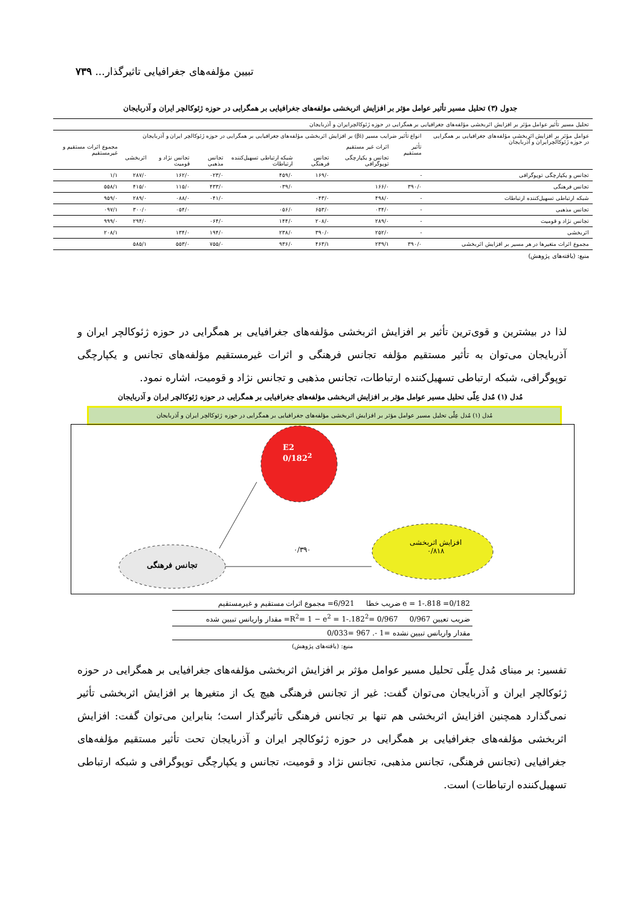تبیین مؤلفه‌های جغرافیایی تاثیرگذار... ۷۳۹
جدول (۳) تحلیل مسیر تأثیر عوامل مؤثر بر افزایش اثربخشی مؤلفه‌های جغرافیایی بر همگرایی در حوزه ژئوکالچر ایران و آذربایجان
| تحلیل مسیر تأثیر عوامل مؤثر بر افزایش اثربخشی مؤلفه‌های جغرافیایی بر همگرایی در حوزه ژئوکالچرایران و آذربایجان | | | | | | | | |
| عوامل مؤثر بر افزایش اثربخشی مؤلفه‌های جغرافیایی بر همگرایی در حوزه ژئوکالچرایران و آذربایجان | انواع تأثیر ضرایب مسیر (βi) بر افزایش اثربخشی مؤلفه‌های جغرافیایی بر همگرایی در حوزه ژئوکالچر ایران و آذربایجان | | | | | | | |
| | تأثیر مستقیم | اثرات غیر مستقیم | | | | | | مجموع اثرات مستقیم و غیرمستقیم |
| | | تجانس و یکپارچگی توپوگرافی | تجانس فرهنگی | شبکه ارتباطی تسهیل‌کننده ارتباطات | تجانس مذهبی | تجانس نژاد و قومیت | اثربخشی | |
| تجانس و یکپارچگی توپوگرافی | - | | ۱۶۹/۰ | ۴۵۹/۰ | ۰۲۳/۰ | ۱۶۲/۰ | ۲۸۷/۰ | ۱/۱ |
| تجانس فرهنگی | ۳۹۰/۰ | ۱۶۶/۰ | | ۰۳۹/۰ | ۴۳۳/۰ | ۱۱۵/۰ | ۴۱۵/۰ | ۵۵۸/۱ |
| شبکه ارتباطی تسهیل‌کننده ارتباطات | - | ۴۹۸/۰ | ۰۴۳/۰ | | ۰۴۱/۰ | ۰۸۸/۰ | ۲۸۹/۰ | ۹۵۹/۰ |
| تجانس مذهبی | - | ۰۳۴/۰ | ۶۵۳/۰ | ۰۵۶/۰ | | ۰۵۴/۰ | ۳۰۰/۰ | ۰۹۷/۱ |
| تجانس نژاد و قومیت | - | ۲۸۹/۰ | ۲۰۸/۰ | ۱۴۴/۰ | ۰۶۴/۰ | | ۲۹۴/۰ | ۹۹۹/۰ |
| اثربخشی | - | ۲۵۲/۰ | ۳۹۰/۰ | ۲۳۸/۰ | ۱۹۴/۰ | ۱۳۴/۰ | | ۲۰۸/۱ |
| مجموع اثرات متغیرها در هر مسیر بر افزایش اثربخشی | ۳۹۰/۰ | ۲۳۹/۱ | ۴۶۳/۱ | ۹۳۶/۰ | ۷۵۵/۰ | ۵۵۳/۰ | ۵۸۵/۱ | |
| منبع: (یافته‌های پژوهش) | | | | | | | | |
لذا در بیشترین و قوی‌ترین تأثیر بر افزایش اثربخشی مؤلفه‌های جغرافیایی بر همگرایی در حوزه ژئوکالچر ایران و آذربایجان می‌توان به تأثیر مستقیم مؤلفه تجانس فرهنگی و اثرات غیرمستقیم مؤلفه‌های تجانس و یکپارچگی توپوگرافی، شبکه ارتباطی تسهیل‌کننده ارتباطات، تجانس مذهبی و تجانس نژاد و قومیت، اشاره نمود.
مُدل (۱) مُدل عِلّی تحلیل مسیر عوامل مؤثر بر افزایش اثربخشی مؤلفه‌های جغرافیایی بر همگرایی در حوزه ژئوکالچر ایران و آذربایجان
مُدل (۱) مُدل عِلّی تحلیل مسیر عوامل مؤثر بر افزایش اثربخشی مؤلفه‌های جغرافیایی بر همگرایی در حوزه ژئوکالچر ایران و آذربایجان
E2
0/182<sup>2</sup>
تجانس فرهنگی
۰/۳۹۰
افزایش اثربخشی
۰/۸۱۸
e = 1-.818 =0/182 ضریب خطا 6/921= مجموع اثرات مستقیم و غیرمستقیم
ضریب تعیین R<sup>2</sup>= 1 − e<sup>2</sup> = 1-.182<sup>2</sup>= 0/967 0/967= مقدار واریانس تبیین شده
مقدار واریانس تبیین نشده =1 -. 967 =0/033
منبع: (یافته‌های پژوهش)
تفسیر: بر مبنای مُدل عِلّی تحلیل مسیر عوامل مؤثر بر افزایش اثربخشی مؤلفه‌های جغرافیایی بر همگرایی در حوزه ژئوکالچر ایران و آذربایجان می‌توان گفت: غیر از تجانس فرهنگی هیچ یک از متغیرها بر افزایش اثربخشی تأثیر نمی‌گذارد همچنین افزایش اثربخشی هم تنها بر تجانس فرهنگی تأثیرگذار است؛ بنابراین می‌توان گفت: افزایش اثربخشی مؤلفه‌های جغرافیایی بر همگرایی در حوزه ژئوکالچر ایران و آذربایجان تحت تأثیر مستقیم مؤلفه‌های جغرافیایی (تجانس فرهنگی، تجانس مذهبی، تجانس نژاد و قومیت، تجانس و یکپارچگی توپوگرافی و شبکه ارتباطی تسهیل‌کننده ارتباطات) است.